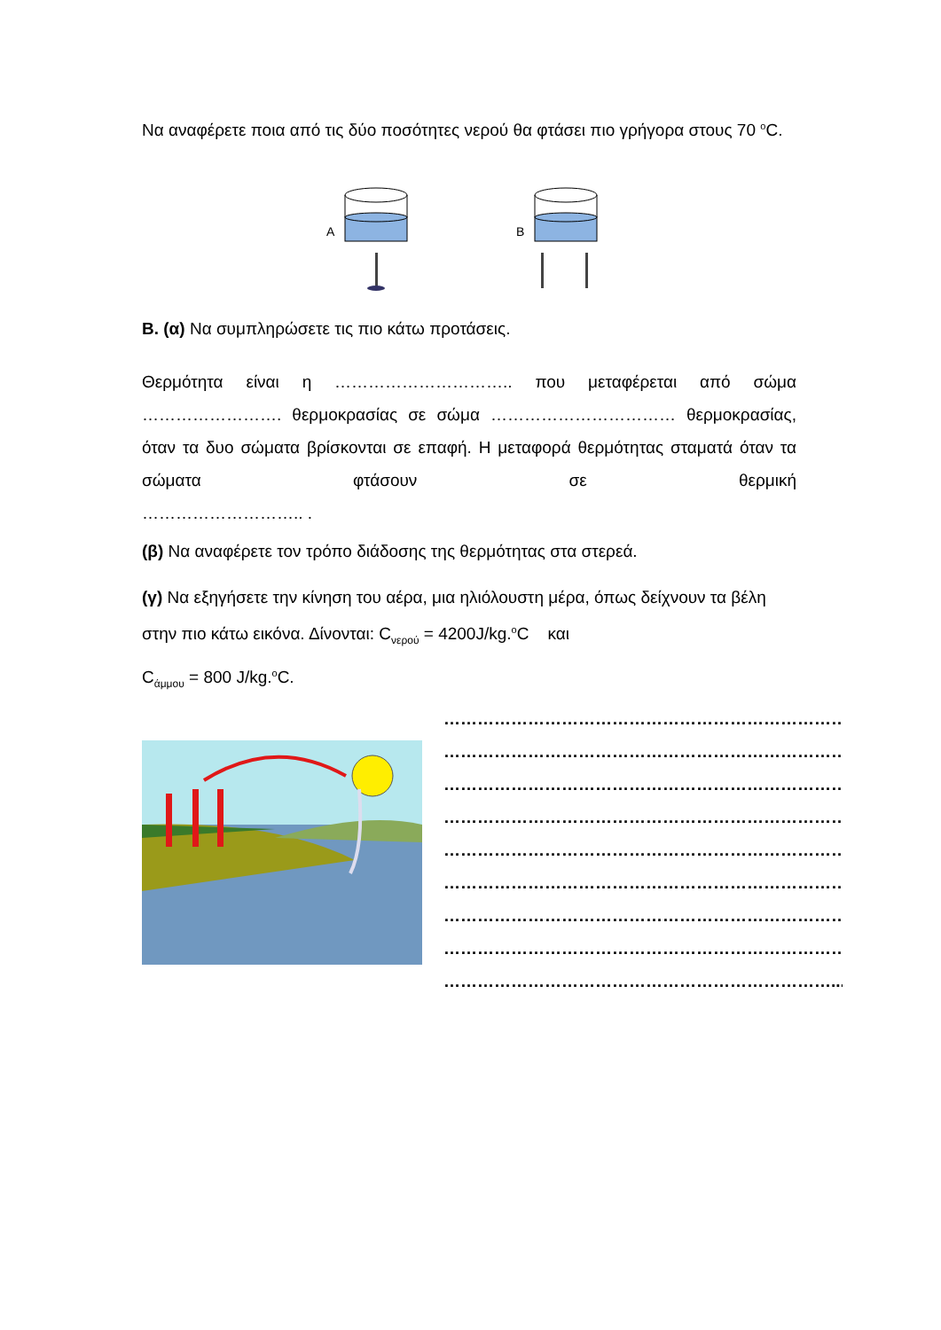Να αναφέρετε ποια από τις δύο ποσότητες νερού θα φτάσει πιο γρήγορα στους 70 <sup>ο</sup>C.
A
B
Β. (α) Να συμπληρώσετε τις πιο κάτω προτάσεις.
Θερμότητα είναι η ………………………….. που μεταφέρεται από σώμα ……………………. θερμοκρασίας σε σώμα …………………………… θερμοκρασίας, όταν τα δυο σώματα βρίσκονται σε επαφή. Η μεταφορά θερμότητας σταματά όταν τα σώματα φτάσουν σε θερμική
……………………….. .
(β) Να αναφέρετε τον τρόπο διάδοσης της θερμότητας στα στερεά.
(γ) Να εξηγήσετε την κίνηση του αέρα, μια ηλιόλουστη μέρα, όπως δείχνουν τα βέλη στην πιο κάτω εικόνα. Δίνονται: C<sub>νερού</sub> = 4200J/kg.<sup>ο</sup>C και
C<sub>άμμου</sub> = 800 J/kg.<sup>ο</sup>C.
………………………………………………………………
………………………………………………………………
………………………………………………………………
………………………………………………………………
………………………………………………………………
………………………………………………………………
………………………………………………………………
………………………………………………………………
……………………………………………………………...